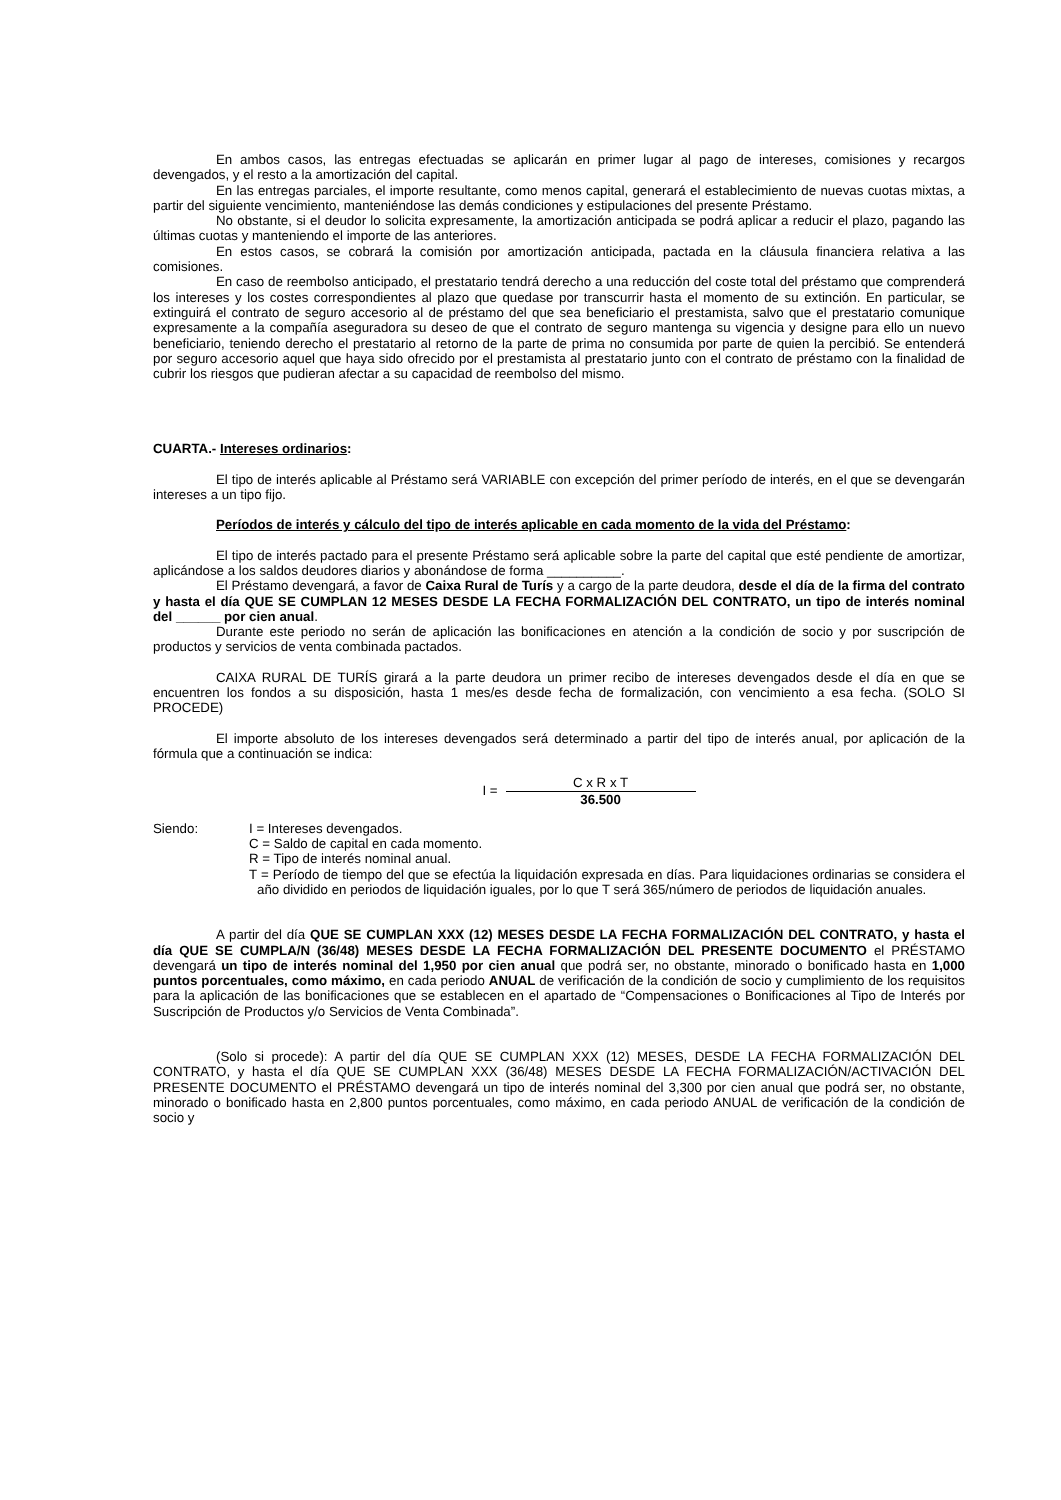En ambos casos, las entregas efectuadas se aplicarán en primer lugar al pago de intereses, comisiones y recargos devengados, y el resto a la amortización del capital.
En las entregas parciales, el importe resultante, como menos capital, generará el establecimiento de nuevas cuotas mixtas, a partir del siguiente vencimiento, manteniéndose las demás condiciones y estipulaciones del presente Préstamo.
No obstante, si el deudor lo solicita expresamente, la amortización anticipada se podrá aplicar a reducir el plazo, pagando las últimas cuotas y manteniendo el importe de las anteriores.
En estos casos, se cobrará la comisión por amortización anticipada, pactada en la cláusula financiera relativa a las comisiones.
En caso de reembolso anticipado, el prestatario tendrá derecho a una reducción del coste total del préstamo que comprenderá los intereses y los costes correspondientes al plazo que quedase por transcurrir hasta el momento de su extinción. En particular, se extinguirá el contrato de seguro accesorio al de préstamo del que sea beneficiario el prestamista, salvo que el prestatario comunique expresamente a la compañía aseguradora su deseo de que el contrato de seguro mantenga su vigencia y designe para ello un nuevo beneficiario, teniendo derecho el prestatario al retorno de la parte de prima no consumida por parte de quien la percibió. Se entenderá por seguro accesorio aquel que haya sido ofrecido por el prestamista al prestatario junto con el contrato de préstamo con la finalidad de cubrir los riesgos que pudieran afectar a su capacidad de reembolso del mismo.
CUARTA.- Intereses ordinarios:
El tipo de interés aplicable al Préstamo será VARIABLE con excepción del primer período de interés, en el que se devengarán intereses a un tipo fijo.
Períodos de interés y cálculo del tipo de interés aplicable en cada momento de la vida del Préstamo:
El tipo de interés pactado para el presente Préstamo será aplicable sobre la parte del capital que esté pendiente de amortizar, aplicándose a los saldos deudores diarios y abonándose de forma __________.
El Préstamo devengará, a favor de Caixa Rural de Turís y a cargo de la parte deudora, desde el día de la firma del contrato y hasta el día QUE SE CUMPLAN 12 MESES DESDE LA FECHA FORMALIZACIÓN DEL CONTRATO, un tipo de interés nominal del ______ por cien anual.
Durante este periodo no serán de aplicación las bonificaciones en atención a la condición de socio y por suscripción de productos y servicios de venta combinada pactados.
CAIXA RURAL DE TURÍS girará a la parte deudora un primer recibo de intereses devengados desde el día en que se encuentren los fondos a su disposición, hasta 1 mes/es desde fecha de formalización, con vencimiento a esa fecha. (SOLO SI PROCEDE)
El importe absoluto de los intereses devengados será determinado a partir del tipo de interés anual, por aplicación de la fórmula que a continuación se indica:
I = C x R x T 36.500
Siendo: I = Intereses devengados.
C = Saldo de capital en cada momento.
R = Tipo de interés nominal anual.
T = Período de tiempo del que se efectúa la liquidación expresada en días. Para liquidaciones ordinarias se considera el año dividido en periodos de liquidación iguales, por lo que T será 365/número de periodos de liquidación anuales.
A partir del día QUE SE CUMPLAN XXX (12) MESES DESDE LA FECHA FORMALIZACIÓN DEL CONTRATO, y hasta el día QUE SE CUMPLA/N (36/48) MESES DESDE LA FECHA FORMALIZACIÓN DEL PRESENTE DOCUMENTO el PRÉSTAMO devengará un tipo de interés nominal del 1,950 por cien anual que podrá ser, no obstante, minorado o bonificado hasta en 1,000 puntos porcentuales, como máximo, en cada periodo ANUAL de verificación de la condición de socio y cumplimiento de los requisitos para la aplicación de las bonificaciones que se establecen en el apartado de “Compensaciones o Bonificaciones al Tipo de Interés por Suscripción de Productos y/o Servicios de Venta Combinada”.
(Solo si procede): A partir del día QUE SE CUMPLAN XXX (12) MESES, DESDE LA FECHA FORMALIZACIÓN DEL CONTRATO, y hasta el día QUE SE CUMPLAN XXX (36/48) MESES DESDE LA FECHA FORMALIZACIÓN/ACTIVACIÓN DEL PRESENTE DOCUMENTO el PRÉSTAMO devengará un tipo de interés nominal del 3,300 por cien anual que podrá ser, no obstante, minorado o bonificado hasta en 2,800 puntos porcentuales, como máximo, en cada periodo ANUAL de verificación de la condición de socio y